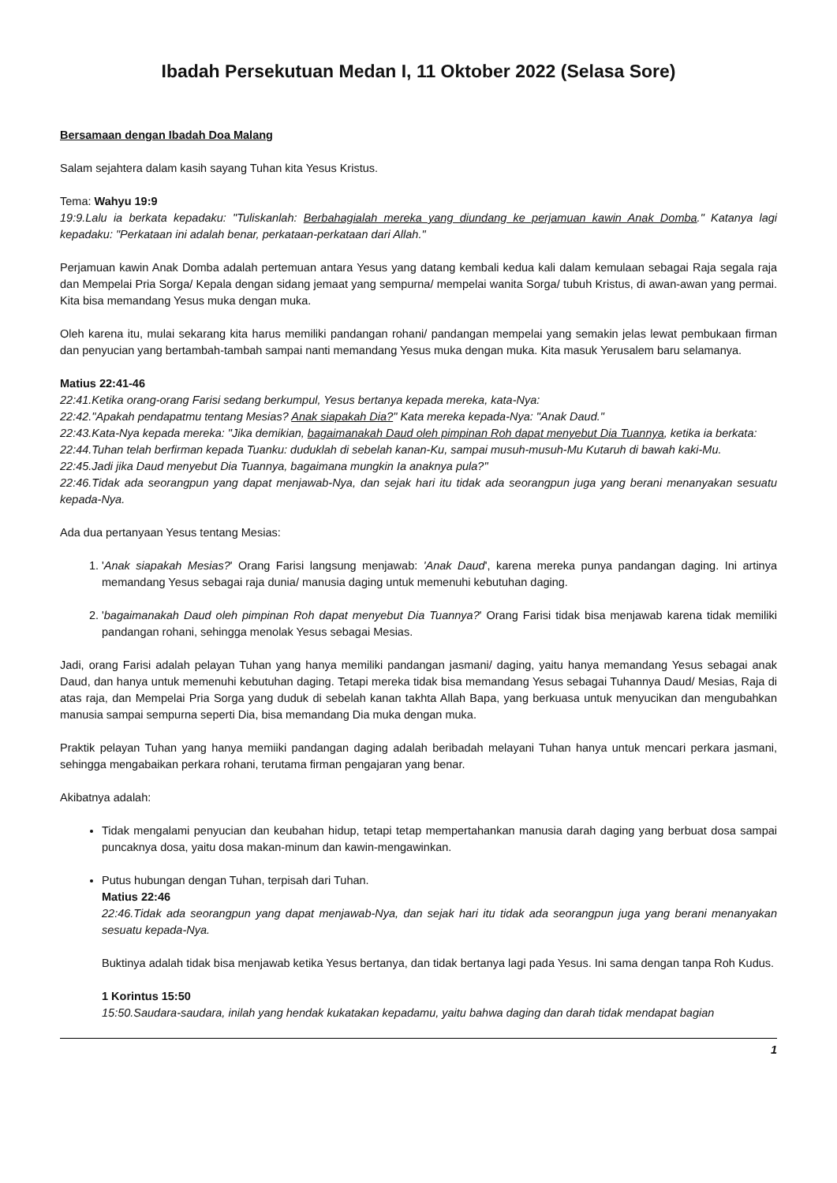Ibadah Persekutuan Medan I, 11 Oktober 2022 (Selasa Sore)
Bersamaan dengan Ibadah Doa Malang
Salam sejahtera dalam kasih sayang Tuhan kita Yesus Kristus.
Tema: Wahyu 19:9
19:9.Lalu ia berkata kepadaku: "Tuliskanlah: Berbahagialah mereka yang diundang ke perjamuan kawin Anak Domba." Katanya lagi kepadaku: "Perkataan ini adalah benar, perkataan-perkataan dari Allah."
Perjamuan kawin Anak Domba adalah pertemuan antara Yesus yang datang kembali kedua kali dalam kemulaan sebagai Raja segala raja dan Mempelai Pria Sorga/ Kepala dengan sidang jemaat yang sempurna/ mempelai wanita Sorga/ tubuh Kristus, di awan-awan yang permai. Kita bisa memandang Yesus muka dengan muka.
Oleh karena itu, mulai sekarang kita harus memiliki pandangan rohani/ pandangan mempelai yang semakin jelas lewat pembukaan firman dan penyucian yang bertambah-tambah sampai nanti memandang Yesus muka dengan muka. Kita masuk Yerusalem baru selamanya.
Matius 22:41-46
22:41.Ketika orang-orang Farisi sedang berkumpul, Yesus bertanya kepada mereka, kata-Nya:
22:42."Apakah pendapatmu tentang Mesias? Anak siapakah Dia?" Kata mereka kepada-Nya: "Anak Daud."
22:43.Kata-Nya kepada mereka: "Jika demikian, bagaimanakah Daud oleh pimpinan Roh dapat menyebut Dia Tuannya, ketika ia berkata:
22:44.Tuhan telah berfirman kepada Tuanku: duduklah di sebelah kanan-Ku, sampai musuh-musuh-Mu Kutaruh di bawah kaki-Mu.
22:45.Jadi jika Daud menyebut Dia Tuannya, bagaimana mungkin Ia anaknya pula?"
22:46.Tidak ada seorangpun yang dapat menjawab-Nya, dan sejak hari itu tidak ada seorangpun juga yang berani menanyakan sesuatu kepada-Nya.
Ada dua pertanyaan Yesus tentang Mesias:
1. 'Anak siapakah Mesias?' Orang Farisi langsung menjawab: 'Anak Daud', karena mereka punya pandangan daging. Ini artinya memandang Yesus sebagai raja dunia/ manusia daging untuk memenuhi kebutuhan daging.
2. 'bagaimanakah Daud oleh pimpinan Roh dapat menyebut Dia Tuannya?' Orang Farisi tidak bisa menjawab karena tidak memiliki pandangan rohani, sehingga menolak Yesus sebagai Mesias.
Jadi, orang Farisi adalah pelayan Tuhan yang hanya memiliki pandangan jasmani/ daging, yaitu hanya memandang Yesus sebagai anak Daud, dan hanya untuk memenuhi kebutuhan daging. Tetapi mereka tidak bisa memandang Yesus sebagai Tuhannya Daud/ Mesias, Raja di atas raja, dan Mempelai Pria Sorga yang duduk di sebelah kanan takhta Allah Bapa, yang berkuasa untuk menyucikan dan mengubahkan manusia sampai sempurna seperti Dia, bisa memandang Dia muka dengan muka.
Praktik pelayan Tuhan yang hanya memiiki pandangan daging adalah beribadah melayani Tuhan hanya untuk mencari perkara jasmani, sehingga mengabaikan perkara rohani, terutama firman pengajaran yang benar.
Akibatnya adalah:
Tidak mengalami penyucian dan keubahan hidup, tetapi tetap mempertahankan manusia darah daging yang berbuat dosa sampai puncaknya dosa, yaitu dosa makan-minum dan kawin-mengawinkan.
Putus hubungan dengan Tuhan, terpisah dari Tuhan.
Matius 22:46
22:46.Tidak ada seorangpun yang dapat menjawab-Nya, dan sejak hari itu tidak ada seorangpun juga yang berani menanyakan sesuatu kepada-Nya.
Buktinya adalah tidak bisa menjawab ketika Yesus bertanya, dan tidak bertanya lagi pada Yesus. Ini sama dengan tanpa Roh Kudus.
1 Korintus 15:50
15:50.Saudara-saudara, inilah yang hendak kukatakan kepadamu, yaitu bahwa daging dan darah tidak mendapat bagian
1